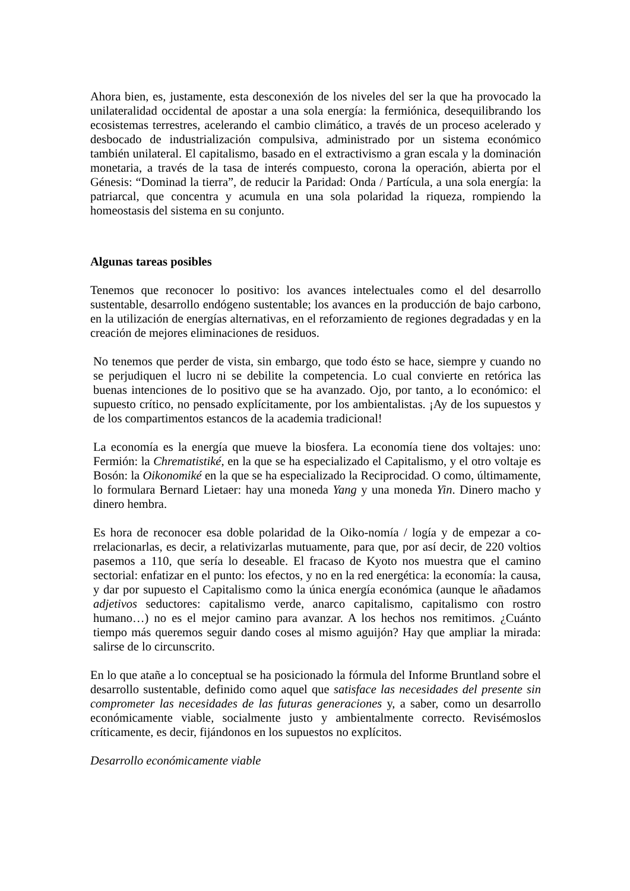Ahora bien, es, justamente, esta desconexión de los niveles del ser la que ha provocado la unilateralidad occidental de apostar a una sola energía: la fermiónica, desequilibrando los ecosistemas terrestres, acelerando el cambio climático, a través de un proceso acelerado y desbocado de industrialización compulsiva, administrado por un sistema económico también unilateral. El capitalismo, basado en el extractivismo a gran escala y la dominación monetaria, a través de la tasa de interés compuesto, corona la operación, abierta por el Génesis: “Dominad la tierra”, de reducir la Paridad: Onda / Partícula, a una sola energía: la patriarcal, que concentra y acumula en una sola polaridad la riqueza, rompiendo la homeostasis del sistema en su conjunto.
Algunas tareas posibles
Tenemos que reconocer lo positivo: los avances intelectuales como el del desarrollo sustentable, desarrollo endógeno sustentable; los avances en la producción de bajo carbono, en la utilización de energías alternativas, en el reforzamiento de regiones degradadas y en la creación de mejores eliminaciones de residuos.
No tenemos que perder de vista, sin embargo, que todo ésto se hace, siempre y cuando no se perjudiquen el lucro ni se debilite la competencia. Lo cual convierte en retórica las buenas intenciones de lo positivo que se ha avanzado. Ojo, por tanto, a lo económico: el supuesto crítico, no pensado explícitamente, por los ambientalistas. ¡Ay de los supuestos y de los compartimentos estancos de la academia tradicional!
La economía es la energía que mueve la biosfera. La economía tiene dos voltajes: uno: Fermión: la Chrematistiké, en la que se ha especializado el Capitalismo, y el otro voltaje es Bosón: la Oikonomiké en la que se ha especializado la Reciprocidad. O como, últimamente, lo formulara Bernard Lietaer: hay una moneda Yang y una moneda Yin. Dinero macho y dinero hembra.
Es hora de reconocer esa doble polaridad de la Oiko-nomía / logía y de empezar a co-rrelacionarlas, es decir, a relativizarlas mutuamente, para que, por así decir, de 220 voltios pasemos a 110, que sería lo deseable. El fracaso de Kyoto nos muestra que el camino sectorial: enfatizar en el punto: los efectos, y no en la red energética: la economía: la causa, y dar por supuesto el Capitalismo como la única energía económica (aunque le añadamos adjetivos seductores: capitalismo verde, anarco capitalismo, capitalismo con rostro humano…) no es el mejor camino para avanzar. A los hechos nos remitimos. ¿Cuánto tiempo más queremos seguir dando coses al mismo aguijón? Hay que ampliar la mirada: salirse de lo circunscrito.
En lo que atañe a lo conceptual se ha posicionado la fórmula del Informe Bruntland sobre el desarrollo sustentable, definido como aquel que satisface las necesidades del presente sin comprometer las necesidades de las futuras generaciones y, a saber, como un desarrollo económicamente viable, socialmente justo y ambientalmente correcto. Revisémoslos críticamente, es decir, fijándonos en los supuestos no explícitos.
Desarrollo económicamente viable